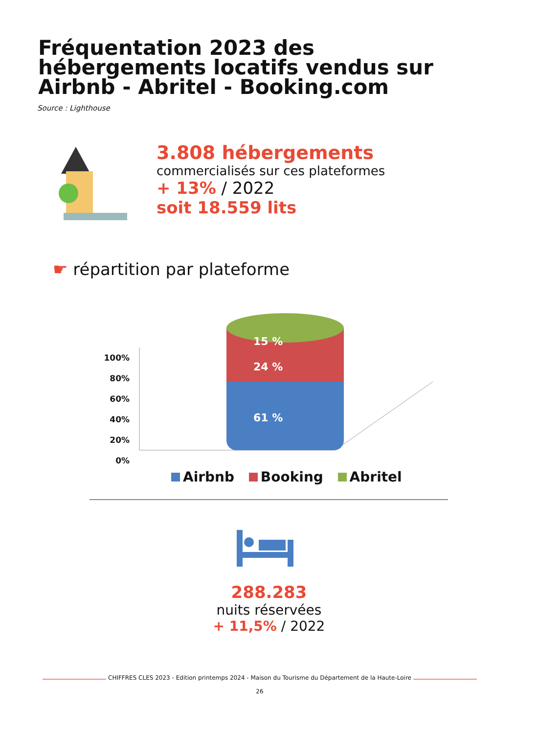Fréquentation 2023 des hébergements locatifs vendus sur Airbnb - Abritel - Booking.com
Source : Lighthouse
3.808 hébergements
commercialisés sur ces plateformes
+ 13% / 2022
soit 18.559 lits
☛ répartition par plateforme
100%
80%
60%
40%
20%
0%
15 %
24 %
61 %
Airbnb Booking Abritel
288.283
nuits réservées
+ 11,5% / 2022
CHIFFRES CLES 2023 - Edition printemps 2024 - Maison du Tourisme du Département de la Haute-Loire
26